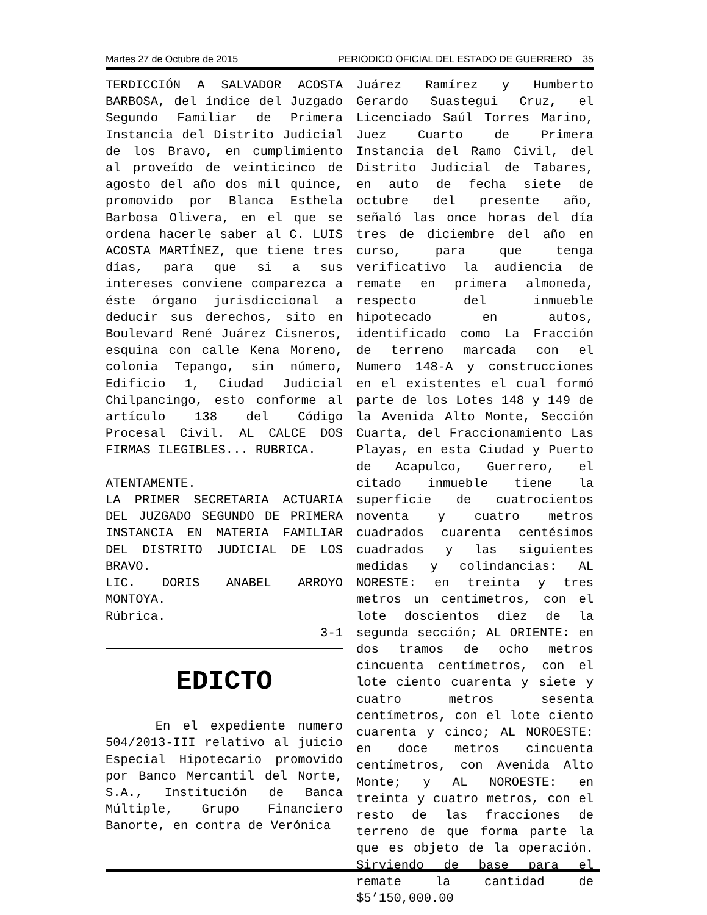Martes 27 de Octubre de 2015 PERIODICO OFICIAL DEL ESTADO DE GUERRERO 35
TERDICCIÓN A SALVADOR ACOSTA BARBOSA, del índice del Juzgado Segundo Familiar de Primera Instancia del Distrito Judicial de los Bravo, en cumplimiento al proveído de veinticinco de agosto del año dos mil quince, promovido por Blanca Esthela Barbosa Olivera, en el que se ordena hacerle saber al C. LUIS ACOSTA MARTÍNEZ, que tiene tres días, para que si a sus intereses conviene comparezca a éste órgano jurisdiccional a deducir sus derechos, sito en Boulevard René Juárez Cisneros, esquina con calle Kena Moreno, colonia Tepango, sin número, Edificio 1, Ciudad Judicial Chilpancingo, esto conforme al artículo 138 del Código Procesal Civil. AL CALCE DOS FIRMAS ILEGIBLES... RUBRICA.
ATENTAMENTE.
LA PRIMER SECRETARIA ACTUARIA DEL JUZGADO SEGUNDO DE PRIMERA INSTANCIA EN MATERIA FAMILIAR DEL DISTRITO JUDICIAL DE LOS BRAVO.
LIC. DORIS ANABEL ARROYO MONTOYA.
Rúbrica.
3-1
EDICTO
En el expediente numero 504/2013-III relativo al juicio Especial Hipotecario promovido por Banco Mercantil del Norte, S.A., Institución de Banca Múltiple, Grupo Financiero Banorte, en contra de Verónica
Juárez Ramírez y Humberto Gerardo Suastegui Cruz, el Licenciado Saúl Torres Marino, Juez Cuarto de Primera Instancia del Ramo Civil, del Distrito Judicial de Tabares, en auto de fecha siete de octubre del presente año, señaló las once horas del día tres de diciembre del año en curso, para que tenga verificativo la audiencia de remate en primera almoneda, respecto del inmueble hipotecado en autos, identificado como La Fracción de terreno marcada con el Numero 148-A y construcciones en el existentes el cual formó parte de los Lotes 148 y 149 de la Avenida Alto Monte, Sección Cuarta, del Fraccionamiento Las Playas, en esta Ciudad y Puerto de Acapulco, Guerrero, el citado inmueble tiene la superficie de cuatrocientos noventa y cuatro metros cuadrados cuarenta centésimos cuadrados y las siguientes medidas y colindancias: AL NORESTE: en treinta y tres metros un centímetros, con el lote doscientos diez de la segunda sección; AL ORIENTE: en dos tramos de ocho metros cincuenta centímetros, con el lote ciento cuarenta y siete y cuatro metros sesenta centímetros, con el lote ciento cuarenta y cinco; AL NOROESTE: en doce metros cincuenta centímetros, con Avenida Alto Monte; y AL NOROESTE: en treinta y cuatro metros, con el resto de las fracciones de terreno de que forma parte la que es objeto de la operación. Sirviendo de base para el remate la cantidad de $5’150,000.00